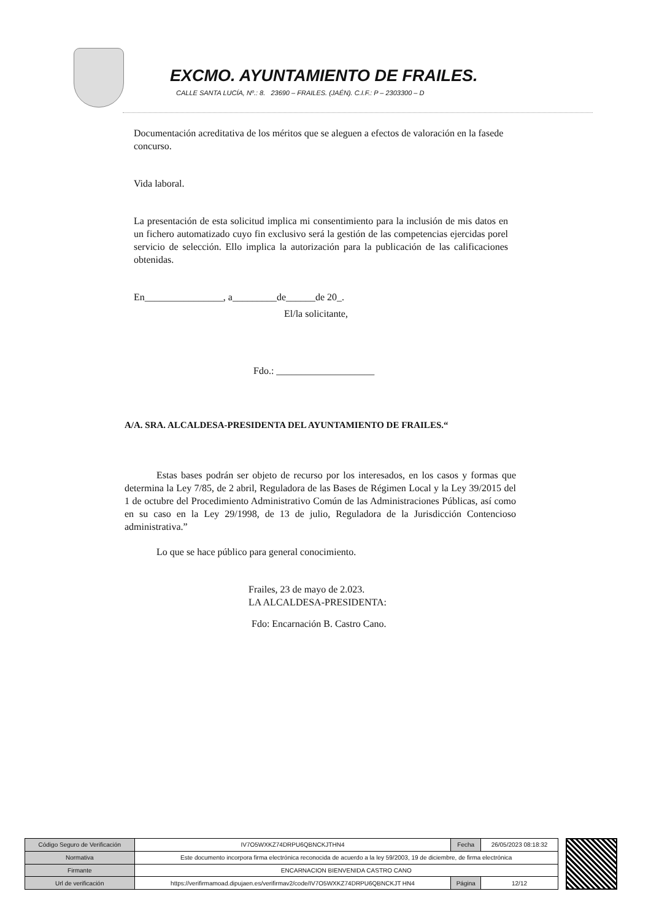EXCMO. AYUNTAMIENTO DE FRAILES.
CALLE SANTA LUCÍA, Nº.: 8. 23690 – FRAILES. (JAÉN). C.I.F.: P – 2303300 – D
Documentación acreditativa de los méritos que se aleguen a efectos de valoración en la fasede concurso.
Vida laboral.
La presentación de esta solicitud implica mi consentimiento para la inclusión de mis datos en un fichero automatizado cuyo fin exclusivo será la gestión de las competencias ejercidas porel servicio de selección. Ello implica la autorización para la publicación de las calificaciones obtenidas.
En________________, a_________de______de 20_.
El/la solicitante,
Fdo.: ____________________
A/A. SRA. ALCALDESA-PRESIDENTA DEL AYUNTAMIENTO DE FRAILES.“
Estas bases podrán ser objeto de recurso por los interesados, en los casos y formas que determina la Ley 7/85, de 2 abril, Reguladora de las Bases de Régimen Local y la Ley 39/2015 del 1 de octubre del Procedimiento Administrativo Común de las Administraciones Públicas, así como en su caso en la Ley 29/1998, de 13 de julio, Reguladora de la Jurisdicción Contencioso administrativa.”
Lo que se hace público para general conocimiento.
Frailes, 23 de mayo de 2.023.
LA ALCALDESA-PRESIDENTA:
Fdo: Encarnación B. Castro Cano.
| Código Seguro de Verificación | IV7O5WXKZ74DRPU6QBNCKJTHN4 | Fecha | 26/05/2023 08:18:32 |
| Normativa | Este documento incorpora firma electrónica reconocida de acuerdo a la ley 59/2003, 19 de diciembre, de firma electrónica | | |
| Firmante | ENCARNACION BIENVENIDA CASTRO CANO | | |
| Url de verificación | https://verifirmamoad.dipujaen.es/verifirmav2/code/IV7O5WXKZ74DRPU6QBNCKJT HN4 | Página | 12/12 |